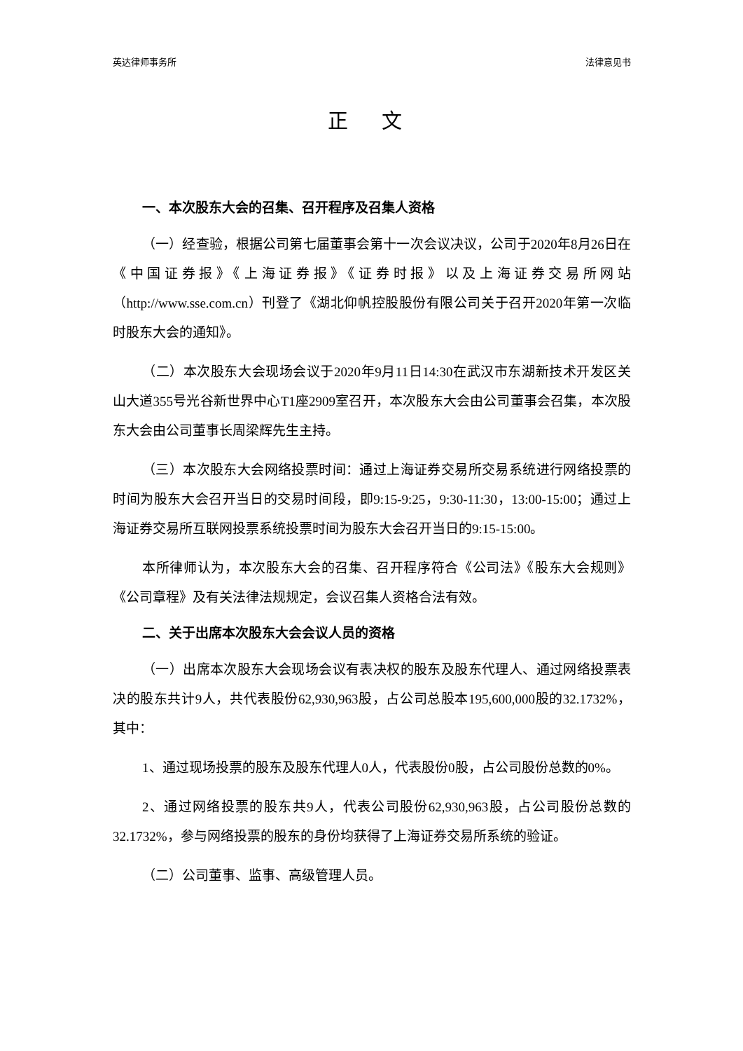英达律师事务所 法律意见书
正 文
一、本次股东大会的召集、召开程序及召集人资格
（一）经查验，根据公司第七届董事会第十一次会议决议，公司于2020年8月26日在《中国证券报》《上海证券报》《证券时报》以及上海证券交易所网站（http://www.sse.com.cn）刊登了《湖北仰帆控股股份有限公司关于召开2020年第一次临时股东大会的通知》。
（二）本次股东大会现场会议于2020年9月11日14:30在武汉市东湖新技术开发区关山大道355号光谷新世界中心T1座2909室召开，本次股东大会由公司董事会召集，本次股东大会由公司董事长周梁辉先生主持。
（三）本次股东大会网络投票时间：通过上海证券交易所交易系统进行网络投票的时间为股东大会召开当日的交易时间段，即9:15-9:25，9:30-11:30，13:00-15:00；通过上海证券交易所互联网投票系统投票时间为股东大会召开当日的9:15-15:00。
本所律师认为，本次股东大会的召集、召开程序符合《公司法》《股东大会规则》《公司章程》及有关法律法规规定，会议召集人资格合法有效。
二、关于出席本次股东大会会议人员的资格
（一）出席本次股东大会现场会议有表决权的股东及股东代理人、通过网络投票表决的股东共计9人，共代表股份62,930,963股，占公司总股本195,600,000股的32.1732%，其中：
1、通过现场投票的股东及股东代理人0人，代表股份0股，占公司股份总数的0%。
2、通过网络投票的股东共9人，代表公司股份62,930,963股，占公司股份总数的32.1732%，参与网络投票的股东的身份均获得了上海证券交易所系统的验证。
（二）公司董事、监事、高级管理人员。